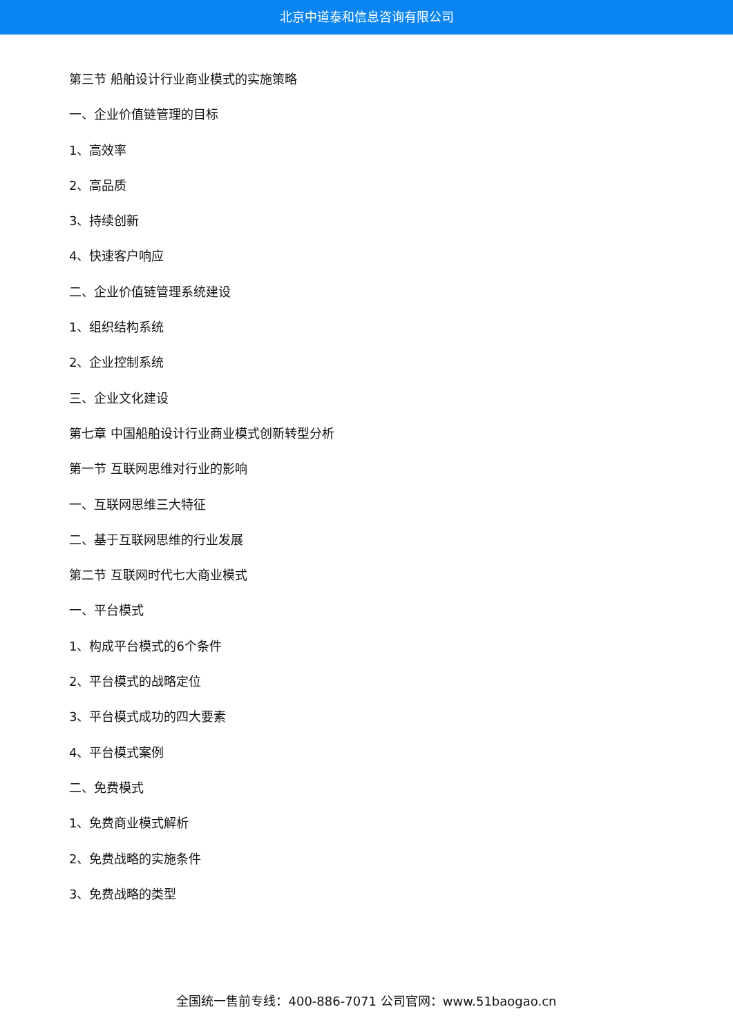北京中道泰和信息咨询有限公司
第三节 船舶设计行业商业模式的实施策略
一、企业价值链管理的目标
1、高效率
2、高品质
3、持续创新
4、快速客户响应
二、企业价值链管理系统建设
1、组织结构系统
2、企业控制系统
三、企业文化建设
第七章 中国船舶设计行业商业模式创新转型分析
第一节 互联网思维对行业的影响
一、互联网思维三大特征
二、基于互联网思维的行业发展
第二节 互联网时代七大商业模式
一、平台模式
1、构成平台模式的6个条件
2、平台模式的战略定位
3、平台模式成功的四大要素
4、平台模式案例
二、免费模式
1、免费商业模式解析
2、免费战略的实施条件
3、免费战略的类型
全国统一售前专线：400-886-7071 公司官网：www.51baogao.cn